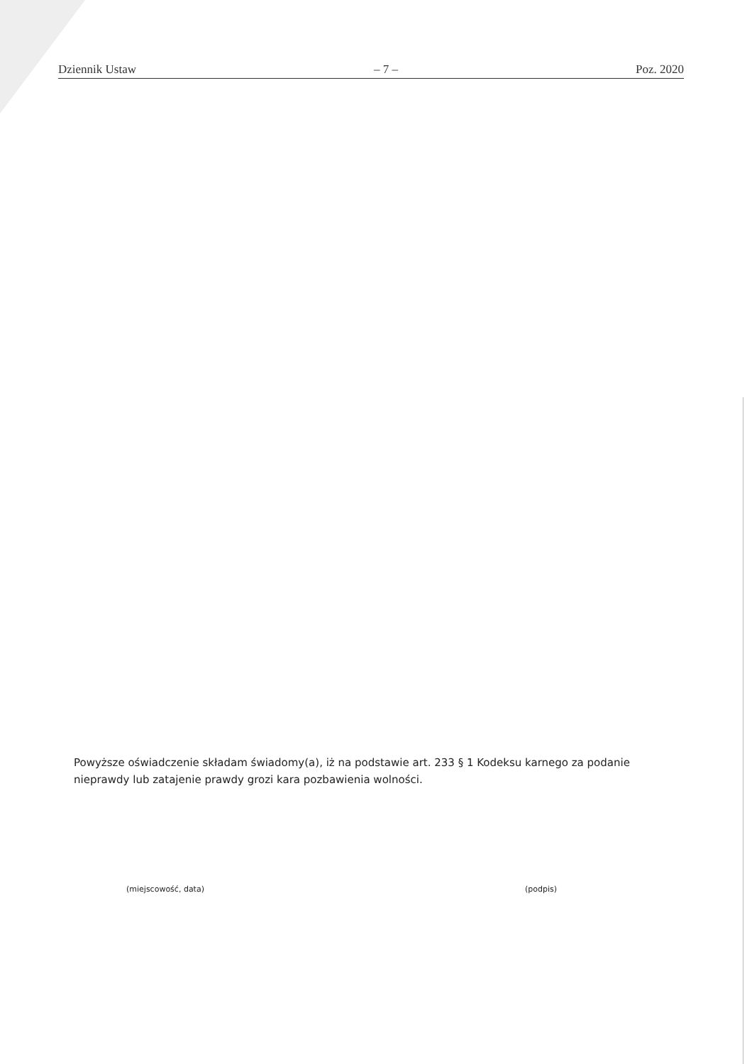Dziennik Ustaw – 7 – Poz. 2020
Powyższe oświadczenie składam świadomy(a), iż na podstawie art. 233 § 1 Kodeksu karnego za podanie nieprawdy lub zatajenie prawdy grozi kara pozbawienia wolności.
(miejscowość, data) (podpis)